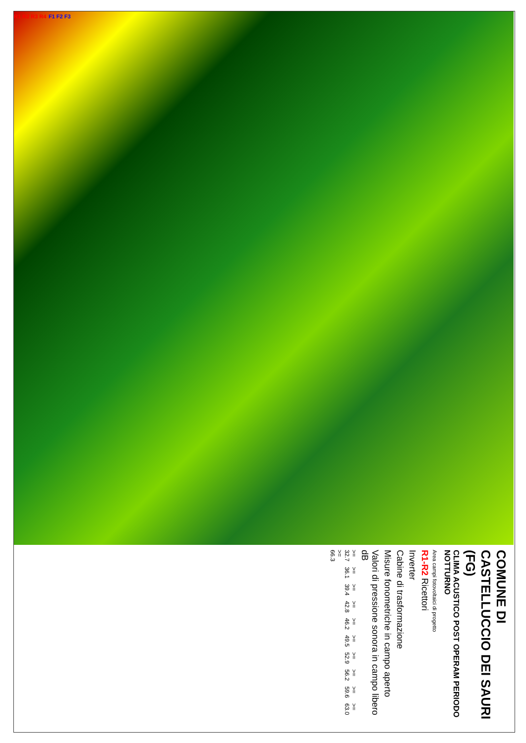R1 R2 R3 R4 F1 F2 F3
COMUNE DI CASTELLUCCIO DEI SAURI (FG)
CLIMA ACUSTICO POST OPERAM PERIODO NOTTURNO
Area campi fotovoltaici di progetto
R1-R2 Ricettori
Inverter
Cabine di trasformazione
Misure fonometriche in campo aperto
Valori di pressione sonora in campo libero dB
>= 32.7 >= 36.1 >= 39.4 >= 42.8 >= 46.2 >= 49.5 >= 52.9 >= 56.2 >= 59.6 >= 63.0 >= 66.3